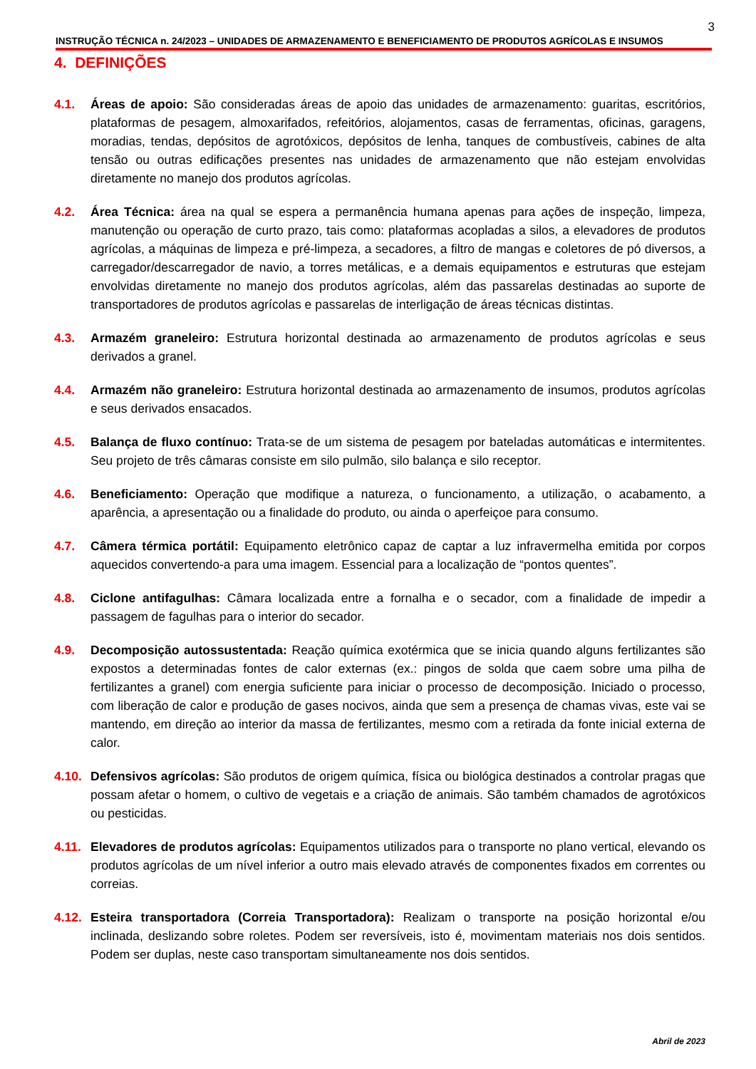3
INSTRUÇÃO TÉCNICA n. 24/2023 – UNIDADES DE ARMAZENAMENTO E BENEFICIAMENTO DE PRODUTOS AGRÍCOLAS E INSUMOS
4. DEFINIÇÕES
4.1. Áreas de apoio: São consideradas áreas de apoio das unidades de armazenamento: guaritas, escritórios, plataformas de pesagem, almoxarifados, refeitórios, alojamentos, casas de ferramentas, oficinas, garagens, moradias, tendas, depósitos de agrotóxicos, depósitos de lenha, tanques de combustíveis, cabines de alta tensão ou outras edificações presentes nas unidades de armazenamento que não estejam envolvidas diretamente no manejo dos produtos agrícolas.
4.2. Área Técnica: área na qual se espera a permanência humana apenas para ações de inspeção, limpeza, manutenção ou operação de curto prazo, tais como: plataformas acopladas a silos, a elevadores de produtos agrícolas, a máquinas de limpeza e pré-limpeza, a secadores, a filtro de mangas e coletores de pó diversos, a carregador/descarregador de navio, a torres metálicas, e a demais equipamentos e estruturas que estejam envolvidas diretamente no manejo dos produtos agrícolas, além das passarelas destinadas ao suporte de transportadores de produtos agrícolas e passarelas de interligação de áreas técnicas distintas.
4.3. Armazém graneleiro: Estrutura horizontal destinada ao armazenamento de produtos agrícolas e seus derivados a granel.
4.4. Armazém não graneleiro: Estrutura horizontal destinada ao armazenamento de insumos, produtos agrícolas e seus derivados ensacados.
4.5. Balança de fluxo contínuo: Trata-se de um sistema de pesagem por bateladas automáticas e intermitentes. Seu projeto de três câmaras consiste em silo pulmão, silo balança e silo receptor.
4.6. Beneficiamento: Operação que modifique a natureza, o funcionamento, a utilização, o acabamento, a aparência, a apresentação ou a finalidade do produto, ou ainda o aperfeiçoe para consumo.
4.7. Câmera térmica portátil: Equipamento eletrônico capaz de captar a luz infravermelha emitida por corpos aquecidos convertendo-a para uma imagem. Essencial para a localização de “pontos quentes”.
4.8. Ciclone antifagulhas: Câmara localizada entre a fornalha e o secador, com a finalidade de impedir a passagem de fagulhas para o interior do secador.
4.9. Decomposição autossustentada: Reação química exotérmica que se inicia quando alguns fertilizantes são expostos a determinadas fontes de calor externas (ex.: pingos de solda que caem sobre uma pilha de fertilizantes a granel) com energia suficiente para iniciar o processo de decomposição. Iniciado o processo, com liberação de calor e produção de gases nocivos, ainda que sem a presença de chamas vivas, este vai se mantendo, em direção ao interior da massa de fertilizantes, mesmo com a retirada da fonte inicial externa de calor.
4.10. Defensivos agrícolas: São produtos de origem química, física ou biológica destinados a controlar pragas que possam afetar o homem, o cultivo de vegetais e a criação de animais. São também chamados de agrotóxicos ou pesticidas.
4.11. Elevadores de produtos agrícolas: Equipamentos utilizados para o transporte no plano vertical, elevando os produtos agrícolas de um nível inferior a outro mais elevado através de componentes fixados em correntes ou correias.
4.12. Esteira transportadora (Correia Transportadora): Realizam o transporte na posição horizontal e/ou inclinada, deslizando sobre roletes. Podem ser reversíveis, isto é, movimentam materiais nos dois sentidos. Podem ser duplas, neste caso transportam simultaneamente nos dois sentidos.
Abril de 2023